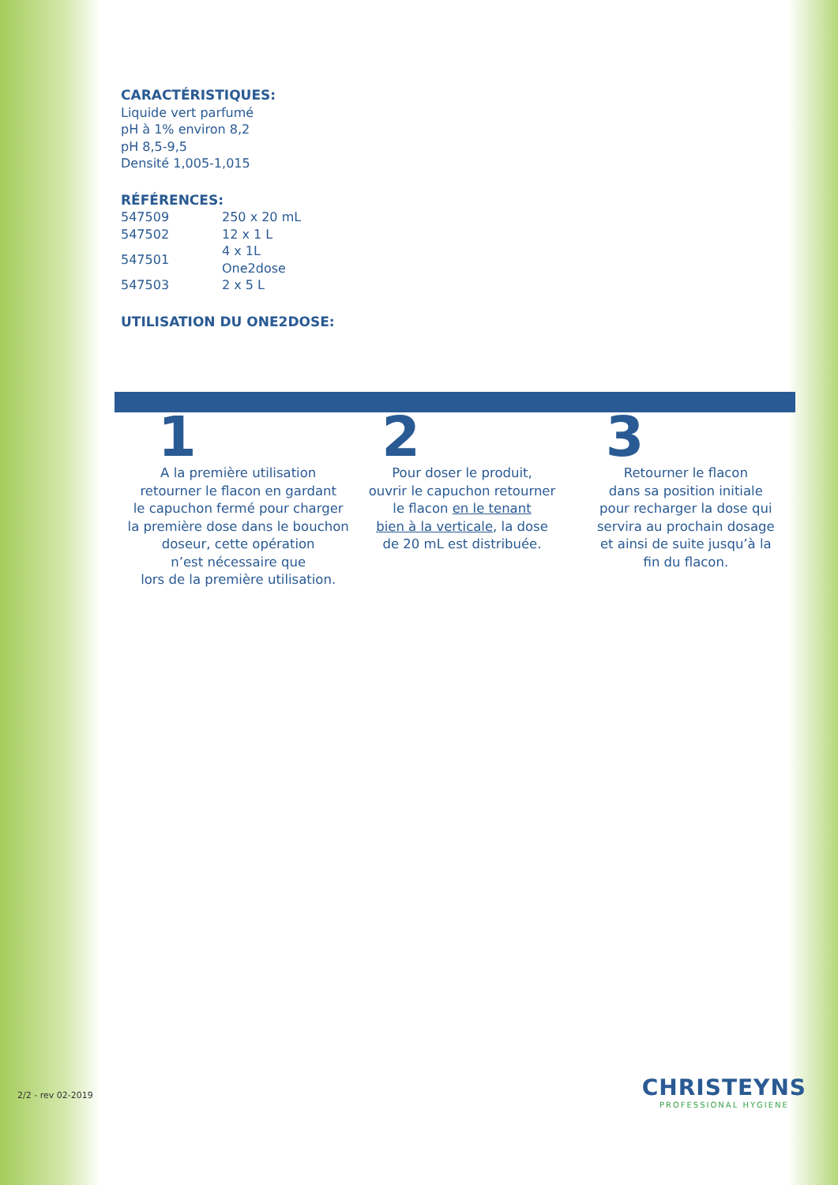CARACTÉRISTIQUES:
Liquide vert parfumé
pH à 1% environ 8,2
pH 8,5-9,5
Densité 1,005-1,015
RÉFÉRENCES:
| 547509 | 250 x 20 mL |
| 547502 | 12 x 1 L |
| 547501 | 4 x 1L One2dose |
| 547503 | 2 x 5 L |
UTILISATION DU ONE2DOSE:
1
A la première utilisation
retourner le flacon en gardant
le capuchon fermé pour charger
la première dose dans le bouchon
doseur, cette opération
n’est nécessaire que
lors de la première utilisation.
2
Pour doser le produit,
ouvrir le capuchon retourner
le flacon en le tenant
bien à la verticale, la dose
de 20 mL est distribuée.
3
Retourner le flacon
dans sa position initiale
pour recharger la dose qui
servira au prochain dosage
et ainsi de suite jusqu’à la
fin du flacon.
2/2 - rev 02-2019
CHRISTEYNS
PROFESSIONAL HYGIENE